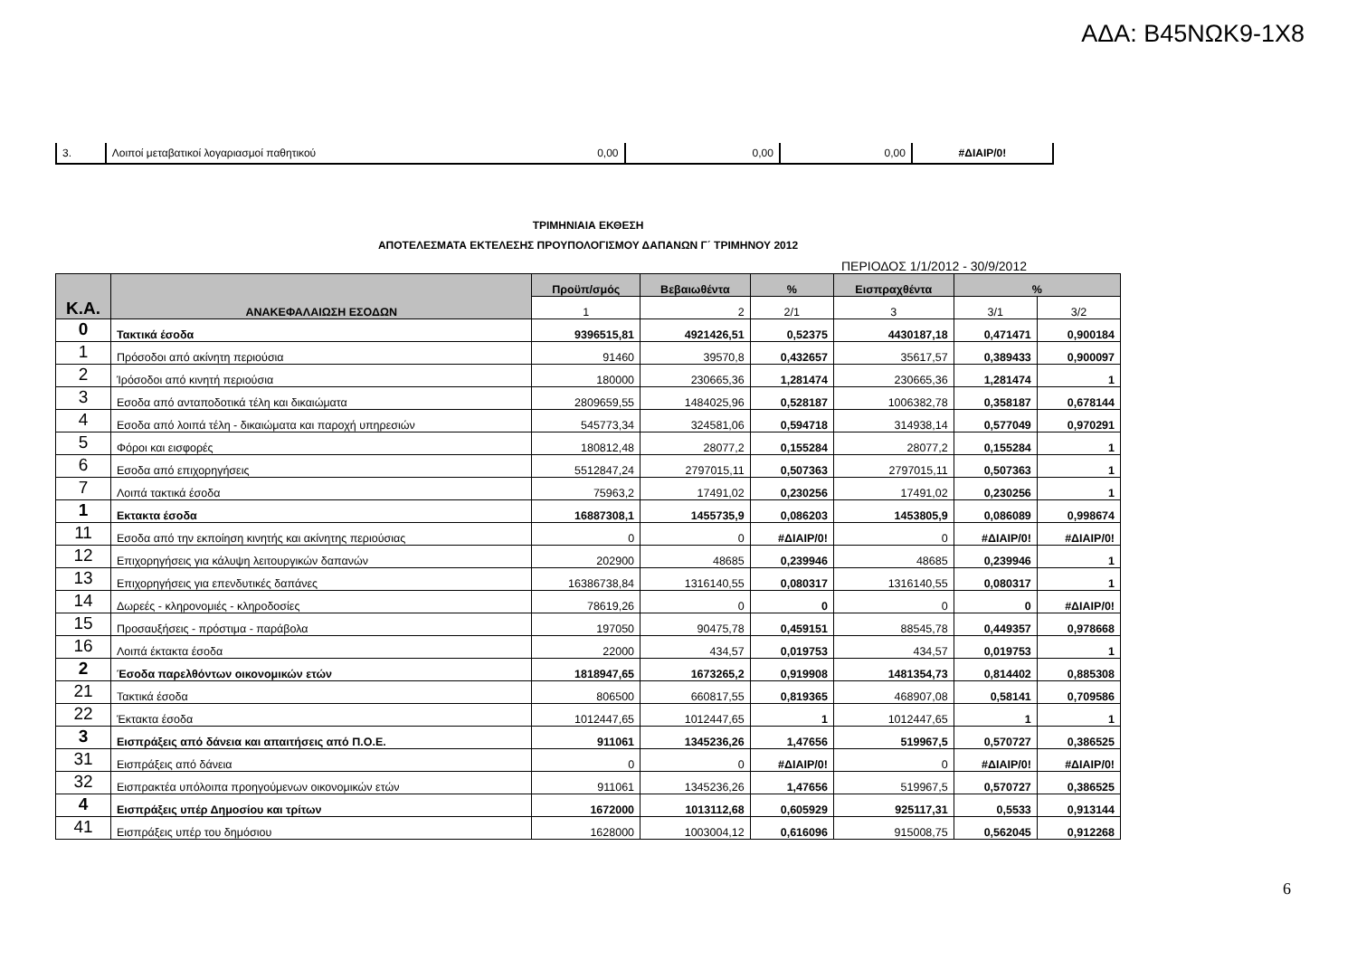ΑΔΑ: Β45ΝΩΚ9-1Χ8
| 3. | Λοιποί μεταβατικοί λογαριασμοί παθητικού | 0,00 | 0,00 | 0,00 | #ΔΙΑΙΡ/0! |
ΤΡΙΜΗΝΙΑΙΑ ΕΚΘΕΣΗ
ΑΠΟΤΕΛΕΣΜΑΤΑ ΕΚΤΕΛΕΣΗΣ ΠΡΟΥΠΟΛΟΓΙΣΜΟΥ ΔΑΠΑΝΩΝ Γ΄ ΤΡΙΜΗΝΟΥ 2012
ΠΕΡΙΟΔΟΣ 1/1/2012 - 30/9/2012
| Κ.Α. | ΑΝΑΚΕΦΑΛΑΙΩΣΗ ΕΣΟΔΩΝ | Προϋπ/σμός | Βεβαιωθέντα | % | Εισπραχθέντα | % | |
| --- | --- | --- | --- | --- | --- | --- | --- |
| | | 1 | 2 | 2/1 | 3 | 3/1 | 3/2 |
| 0 | Τακτικά έσοδα | 9396515,81 | 4921426,51 | 0,52375 | 4430187,18 | 0,471471 | 0,900184 |
| 1 | Πρόσοδοι από ακίνητη περιούσια | 91460 | 39570,8 | 0,432657 | 35617,57 | 0,389433 | 0,900097 |
| 2 | Ίρόσοδοι από κινητή περιούσια | 180000 | 230665,36 | 1,281474 | 230665,36 | 1,281474 | 1 |
| 3 | Εσοδα από ανταποδοτικά τέλη και δικαιώματα | 2809659,55 | 1484025,96 | 0,528187 | 1006382,78 | 0,358187 | 0,678144 |
| 4 | Εσοδα από λοιπά τέλη - δικαιώματα και παροχή υπηρεσιών | 545773,34 | 324581,06 | 0,594718 | 314938,14 | 0,577049 | 0,970291 |
| 5 | Φόροι και εισφορές | 180812,48 | 28077,2 | 0,155284 | 28077,2 | 0,155284 | 1 |
| 6 | Εσοδα από επιχορηγήσεις | 5512847,24 | 2797015,11 | 0,507363 | 2797015,11 | 0,507363 | 1 |
| 7 | Λοιπά τακτικά έσοδα | 75963,2 | 17491,02 | 0,230256 | 17491,02 | 0,230256 | 1 |
| 1 | Εκτακτα έσοδα | 16887308,1 | 1455735,9 | 0,086203 | 1453805,9 | 0,086089 | 0,998674 |
| 11 | Εσοδα από την εκποίηση κινητής και ακίνητης περιούσιας | 0 | 0 | #ΔΙΑΙΡ/0! | 0 | #ΔΙΑΙΡ/0! | #ΔΙΑΙΡ/0! |
| 12 | Επιχορηγήσεις για κάλυψη λειτουργικών δαπανών | 202900 | 48685 | 0,239946 | 48685 | 0,239946 | 1 |
| 13 | Επιχορηγήσεις για επενδυτικές δαπάνες | 16386738,84 | 1316140,55 | 0,080317 | 1316140,55 | 0,080317 | 1 |
| 14 | Δωρεές - κληρονομιές - κληροδοσίες | 78619,26 | 0 | 0 | 0 | 0 | #ΔΙΑΙΡ/0! |
| 15 | Προσαυξήσεις - πρόστιμα - παράβολα | 197050 | 90475,78 | 0,459151 | 88545,78 | 0,449357 | 0,978668 |
| 16 | Λοιπά έκτακτα έσοδα | 22000 | 434,57 | 0,019753 | 434,57 | 0,019753 | 1 |
| 2 | Έσοδα παρελθόντων οικονομικών ετών | 1818947,65 | 1673265,2 | 0,919908 | 1481354,73 | 0,814402 | 0,885308 |
| 21 | Τακτικά έσοδα | 806500 | 660817,55 | 0,819365 | 468907,08 | 0,58141 | 0,709586 |
| 22 | Έκτακτα έσοδα | 1012447,65 | 1012447,65 | 1 | 1012447,65 | 1 | 1 |
| 3 | Εισπράξεις από δάνεια και απαιτήσεις από Π.Ο.Ε. | 911061 | 1345236,26 | 1,47656 | 519967,5 | 0,570727 | 0,386525 |
| 31 | Εισπράξεις από δάνεια | 0 | 0 | #ΔΙΑΙΡ/0! | 0 | #ΔΙΑΙΡ/0! | #ΔΙΑΙΡ/0! |
| 32 | Εισπρακτέα υπόλοιπα προηγούμενων οικονομικών ετών | 911061 | 1345236,26 | 1,47656 | 519967,5 | 0,570727 | 0,386525 |
| 4 | Εισπράξεις υπέρ Δημοσίου και τρίτων | 1672000 | 1013112,68 | 0,605929 | 925117,31 | 0,5533 | 0,913144 |
| 41 | Εισπράξεις υπέρ του δημόσιου | 1628000 | 1003004,12 | 0,616096 | 915008,75 | 0,562045 | 0,912268 |
6